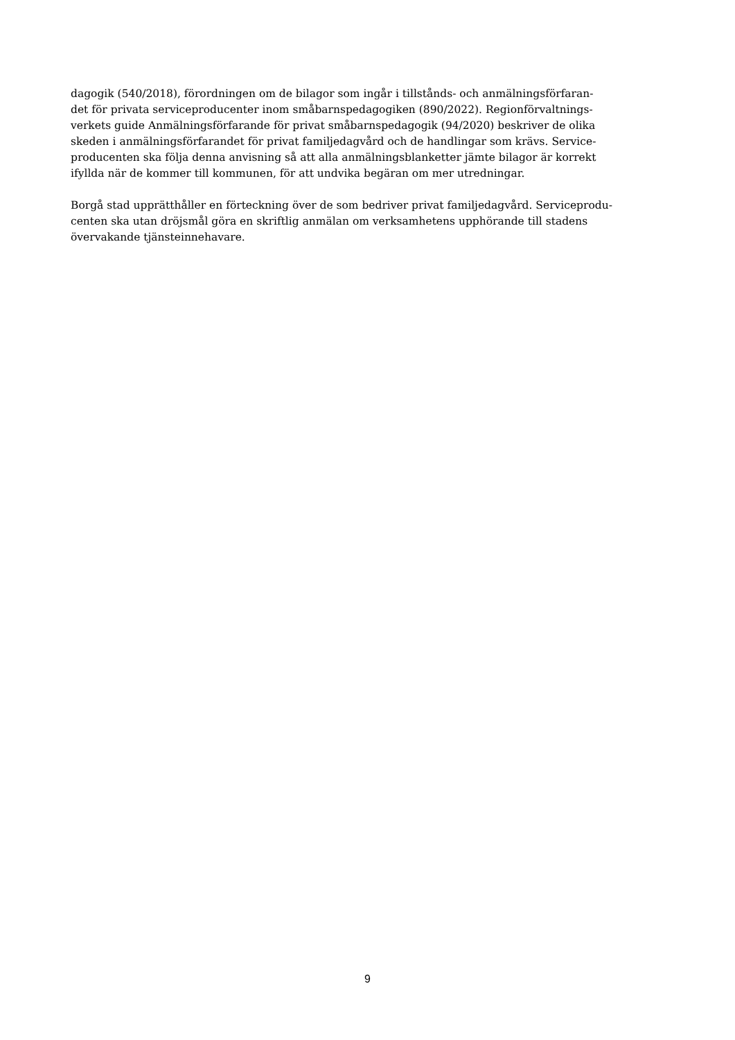dagogik (540/2018), förordningen om de bilagor som ingår i tillstånds- och anmälningsförfaran-
det för privata serviceproducenter inom småbarnspedagogiken (890/2022). Regionförvaltnings-
verkets guide Anmälningsförfarande för privat småbarnspedagogik (94/2020) beskriver de olika
skeden i anmälningsförfarandet för privat familjedagvård och de handlingar som krävs. Service-
producenten ska följa denna anvisning så att alla anmälningsblanketter jämte bilagor är korrekt
ifyllda när de kommer till kommunen, för att undvika begäran om mer utredningar.
Borgå stad upprätthåller en förteckning över de som bedriver privat familjedagvård. Serviceprodu-
centen ska utan dröjsmål göra en skriftlig anmälan om verksamhetens upphörande till stadens
övervakande tjänsteinnehavare.
9